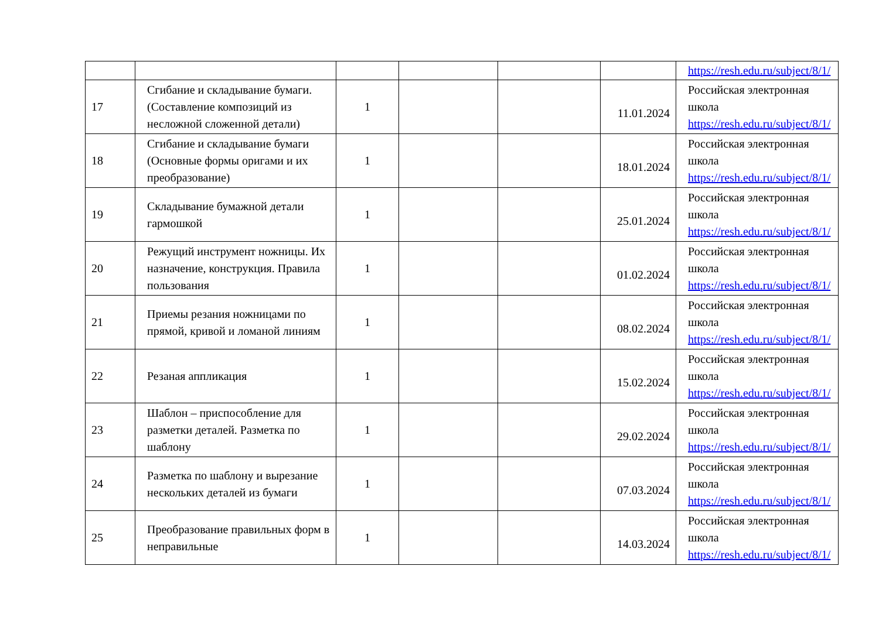| | | | | | | https://resh.edu.ru/subject/8/1/ |
| 17 | Сгибание и складывание бумаги. (Составление композиций из несложной сложенной детали) | 1 | | | 11.01.2024 | Российская электронная школа https://resh.edu.ru/subject/8/1/ |
| 18 | Сгибание и складывание бумаги (Основные формы оригами и их преобразование) | 1 | | | 18.01.2024 | Российская электронная школа https://resh.edu.ru/subject/8/1/ |
| 19 | Складывание бумажной детали гармошкой | 1 | | | 25.01.2024 | Российская электронная школа https://resh.edu.ru/subject/8/1/ |
| 20 | Режущий инструмент ножницы. Их назначение, конструкция. Правила пользования | 1 | | | 01.02.2024 | Российская электронная школа https://resh.edu.ru/subject/8/1/ |
| 21 | Приемы резания ножницами по прямой, кривой и ломаной линиям | 1 | | | 08.02.2024 | Российская электронная школа https://resh.edu.ru/subject/8/1/ |
| 22 | Резаная аппликация | 1 | | | 15.02.2024 | Российская электронная школа https://resh.edu.ru/subject/8/1/ |
| 23 | Шаблон – приспособление для разметки деталей. Разметка по шаблону | 1 | | | 29.02.2024 | Российская электронная школа https://resh.edu.ru/subject/8/1/ |
| 24 | Разметка по шаблону и вырезание нескольких деталей из бумаги | 1 | | | 07.03.2024 | Российская электронная школа https://resh.edu.ru/subject/8/1/ |
| 25 | Преобразование правильных форм в неправильные | 1 | | | 14.03.2024 | Российская электронная школа https://resh.edu.ru/subject/8/1/ |